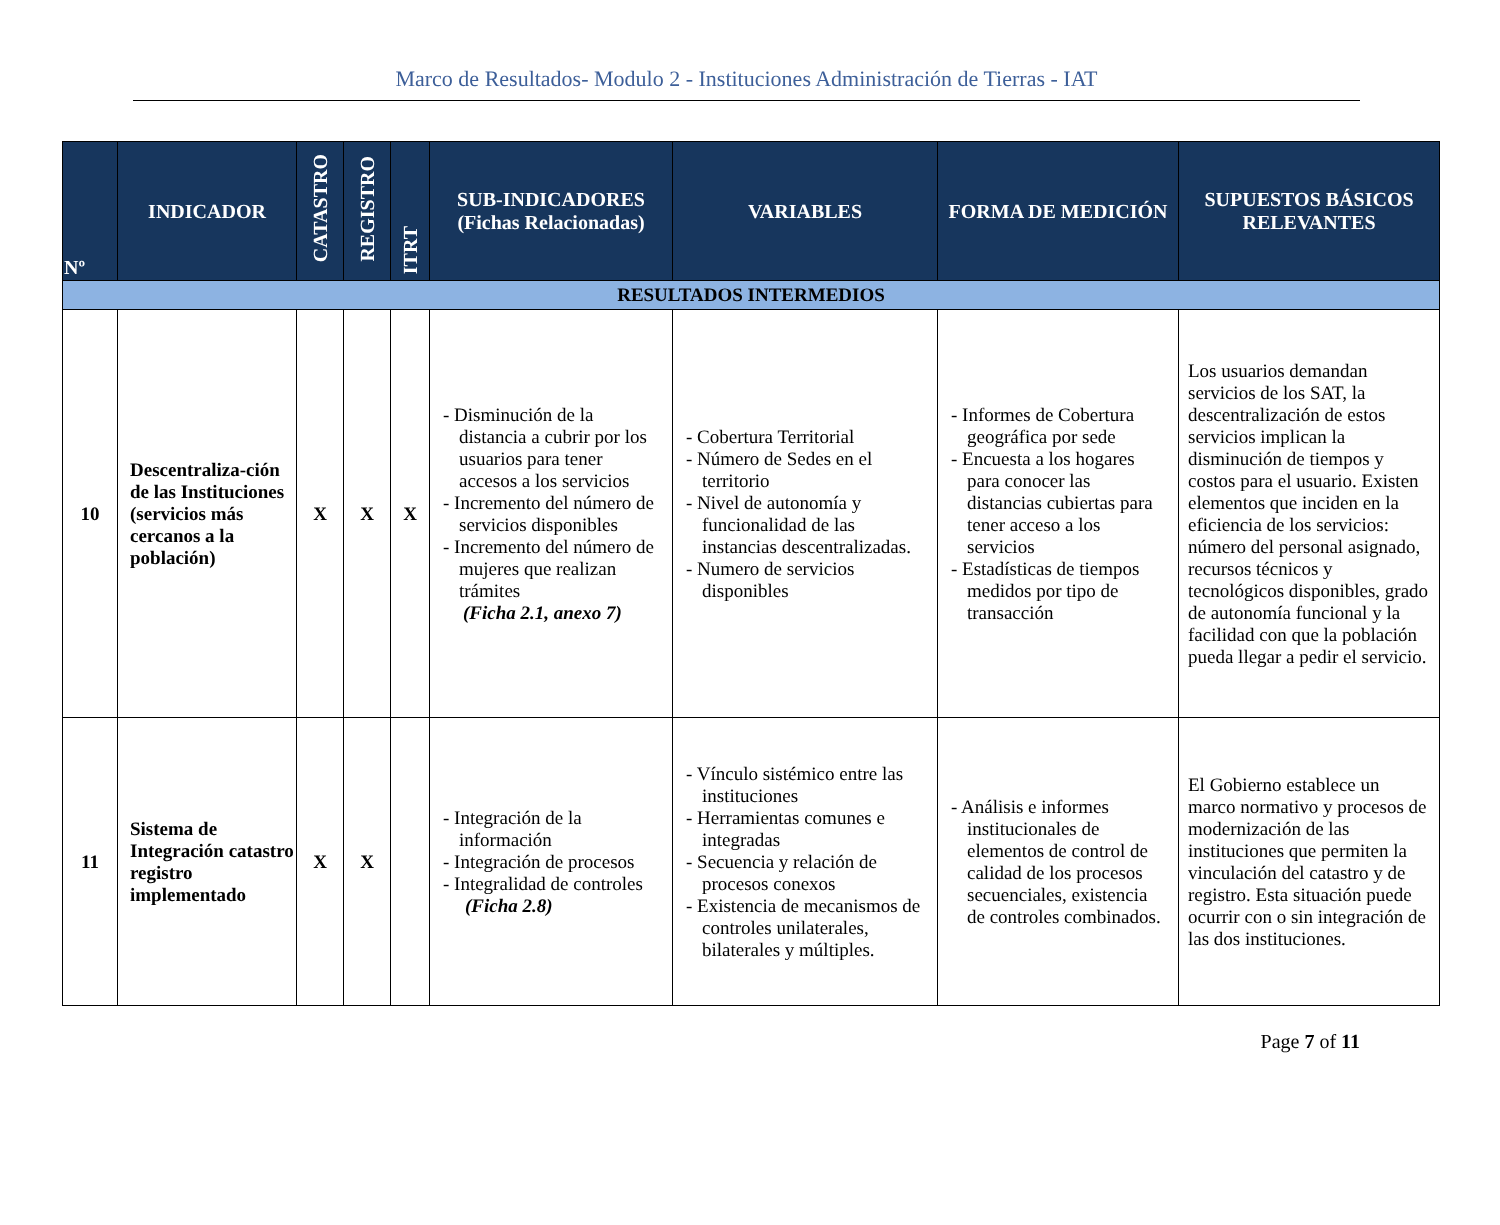Marco de Resultados- Modulo 2 - Instituciones Administración de Tierras - IAT
| Nº | INDICADOR | CATASTRO | REGISTRO | ITRT | SUB-INDICADORES (Fichas Relacionadas) | VARIABLES | FORMA DE MEDICIÓN | SUPUESTOS BÁSICOS RELEVANTES |
| --- | --- | --- | --- | --- | --- | --- | --- | --- |
| RESULTADOS INTERMEDIOS | | | | | | | | |
| 10 | Descentraliza-ción de las Instituciones (servicios más cercanos a la población) | X | X | X | - Disminución de la distancia a cubrir por los usuarios para tener accesos a los servicios - Incremento del número de servicios disponibles - Incremento del número de mujeres que realizan trámites (Ficha 2.1, anexo 7) | - Cobertura Territorial - Número de Sedes en el territorio - Nivel de autonomía y funcionalidad de las instancias descentralizadas. - Numero de servicios disponibles | - Informes de Cobertura geográfica por sede - Encuesta a los hogares para conocer las distancias cubiertas para tener acceso a los servicios - Estadísticas de tiempos medidos por tipo de transacción | Los usuarios demandan servicios de los SAT, la descentralización de estos servicios implican la disminución de tiempos y costos para el usuario. Existen elementos que inciden en la eficiencia de los servicios: número del personal asignado, recursos técnicos y tecnológicos disponibles, grado de autonomía funcional y la facilidad con que la población pueda llegar a pedir el servicio. |
| 11 | Sistema de Integración catastro registro implementado | X | X | | - Integración de la información - Integración de procesos - Integralidad de controles (Ficha 2.8) | - Vínculo sistémico entre las instituciones - Herramientas comunes e integradas - Secuencia y relación de procesos conexos - Existencia de mecanismos de controles unilaterales, bilaterales y múltiples. | - Análisis e informes institucionales de elementos de control de calidad de los procesos secuenciales, existencia de controles combinados. | El Gobierno establece un marco normativo y procesos de modernización de las instituciones que permiten la vinculación del catastro y de registro. Esta situación puede ocurrir con o sin integración de las dos instituciones. |
Page 7 of 11